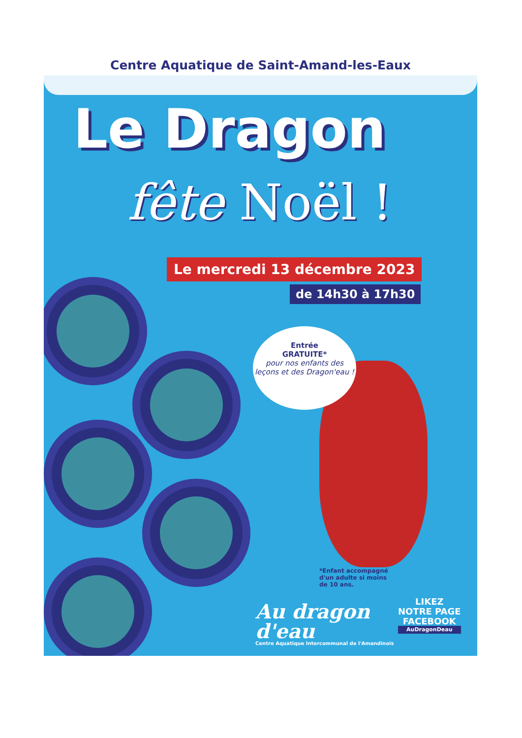Centre Aquatique de Saint-Amand-les-Eaux
Le Dragon
fête Noël !
Le mercredi 13 décembre 2023
de 14h30 à 17h30
Entrée
GRATUITE*
pour nos enfants des leçons et des Dragon'eau !
*Enfant accompagné
d'un adulte si moins
de 10 ans.
Au dragon
d'eau
Centre Aquatique Intercommunal de l'Amandinois
LIKEZ
NOTRE PAGE
FACEBOOK
AuDragonDeau